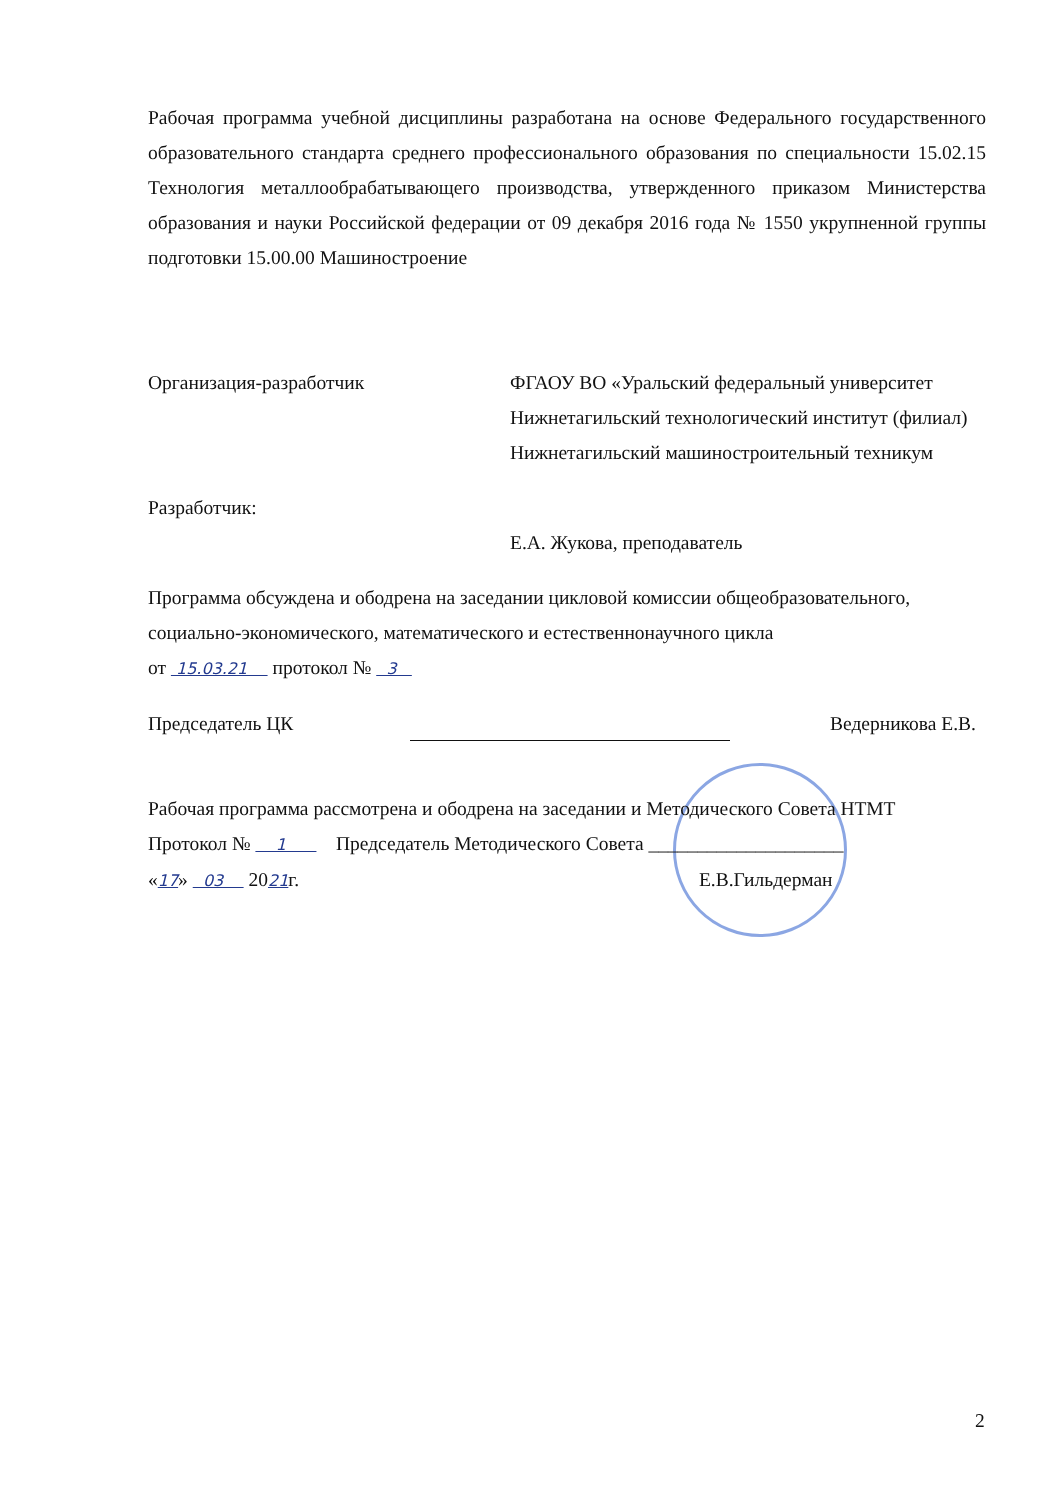Рабочая программа учебной дисциплины разработана на основе Федерального государственного образовательного стандарта среднего профессионального образования по специальности 15.02.15 Технология металлообрабатывающего производства, утвержденного приказом Министерства образования и науки Российской федерации от 09 декабря 2016 года № 1550 укрупненной группы подготовки 15.00.00 Машиностроение
Организация-разработчик ФГАОУ ВО «Уральский федеральный университет Нижнетагильский технологический институт (филиал) Нижнетагильский машиностроительный техникум
Разработчик:
Е.А. Жукова, преподаватель
Программа обсуждена и ободрена на заседании цикловой комиссии общеобразовательного, социально-экономического, математического и естественнонаучного цикла
от 15.03.21 протокол № 3
Председатель ЦК Ведерникова Е.В.
Рабочая программа рассмотрена и ободрена на заседании и Методического Совета НТМТ
Протокол № 1 Председатель Методического Совета ____________________
«17» 03 2021г. Е.В.Гильдерман
2